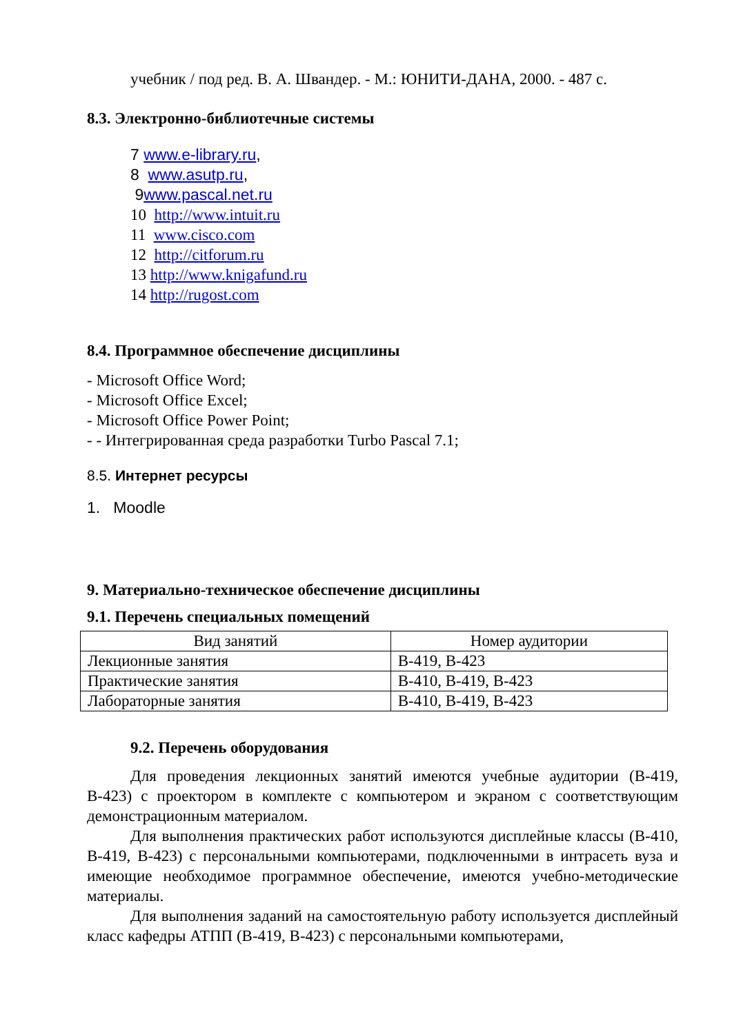учебник / под ред. В. А. Швандер. - М.: ЮНИТИ-ДАНА, 2000. - 487 с.
8.3. Электронно-библиотечные системы
7 www.e-library.ru,
8 www.asutp.ru,
9www.pascal.net.ru
10 http://www.intuit.ru
11 www.cisco.com
12 http://citforum.ru
13 http://www.knigafund.ru
14 http://rugost.com
8.4. Программное обеспечение дисциплины
- Microsoft Office Word;
- Microsoft Office Excel;
- Microsoft Office Power Point;
- - Интегрированная среда разработки Turbo Pascal 7.1;
8.5. Интернет ресурсы
1. Moodle
9. Материально-техническое обеспечение дисциплины
9.1. Перечень специальных помещений
| Вид занятий | Номер аудитории |
| --- | --- |
| Лекционные занятия | В-419, В-423 |
| Практические занятия | В-410, В-419, В-423 |
| Лабораторные занятия | В-410, В-419, В-423 |
9.2. Перечень оборудования
Для проведения лекционных занятий имеются учебные аудитории (В-419, В-423) с проектором в комплекте с компьютером и экраном с соответствующим демонстрационным материалом.
Для выполнения практических работ используются дисплейные классы (В-410, В-419, В-423) с персональными компьютерами, подключенными в интрасеть вуза и имеющие необходимое программное обеспечение, имеются учебно-методические материалы.
Для выполнения заданий на самостоятельную работу используется дисплейный класс кафедры АТПП (В-419, В-423) с персональными компьютерами,